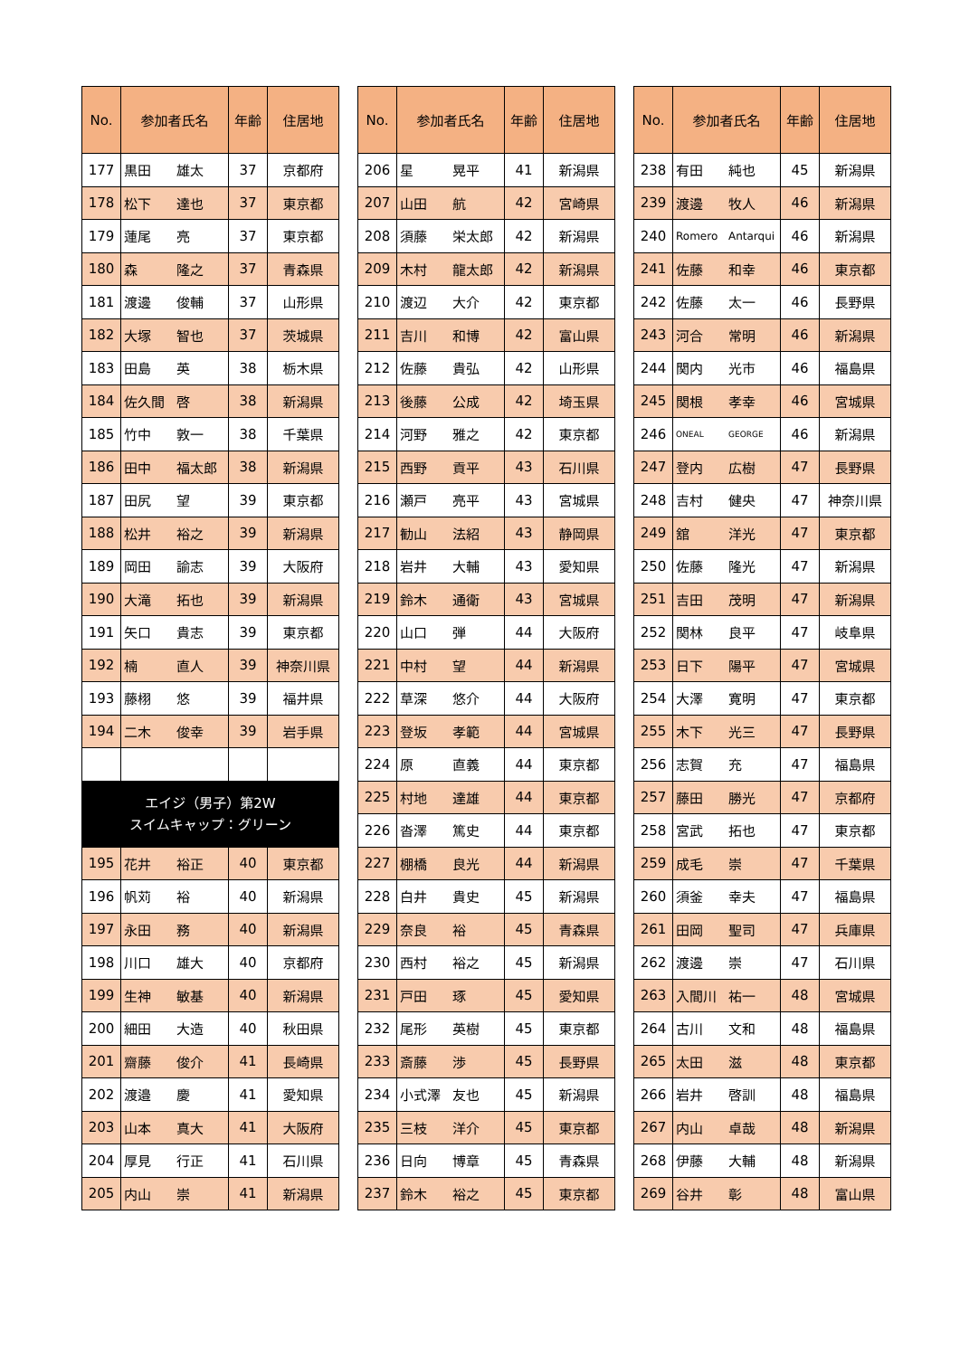| No. | 参加者氏名 | 年齢 | 住居地 |
| --- | --- | --- | --- |
| 177 | 黒田 雄太 | 37 | 京都府 |
| 178 | 松下 達也 | 37 | 東京都 |
| 179 | 蓮尾 亮 | 37 | 東京都 |
| 180 | 森 隆之 | 37 | 青森県 |
| 181 | 渡邊 俊輔 | 37 | 山形県 |
| 182 | 大塚 智也 | 37 | 茨城県 |
| 183 | 田島 英 | 38 | 栃木県 |
| 184 | 佐久間 啓 | 38 | 新潟県 |
| 185 | 竹中 敦一 | 38 | 千葉県 |
| 186 | 田中 福太郎 | 38 | 新潟県 |
| 187 | 田尻 望 | 39 | 東京都 |
| 188 | 松井 裕之 | 39 | 新潟県 |
| 189 | 岡田 諭志 | 39 | 大阪府 |
| 190 | 大滝 拓也 | 39 | 新潟県 |
| 191 | 矢口 貴志 | 39 | 東京都 |
| 192 | 楠 直人 | 39 | 神奈川県 |
| 193 | 藤栩 悠 | 39 | 福井県 |
| 194 | 二木 俊幸 | 39 | 岩手県 |
| エイジ（男子）第2W スイムキャップ：グリーン | | | |
| 195 | 花井 裕正 | 40 | 東京都 |
| 196 | 帆苅 裕 | 40 | 新潟県 |
| 197 | 永田 務 | 40 | 新潟県 |
| 198 | 川口 雄大 | 40 | 京都府 |
| 199 | 生神 敏基 | 40 | 新潟県 |
| 200 | 細田 大造 | 40 | 秋田県 |
| 201 | 齋藤 俊介 | 41 | 長崎県 |
| 202 | 渡邉 慶 | 41 | 愛知県 |
| 203 | 山本 真大 | 41 | 大阪府 |
| 204 | 厚見 行正 | 41 | 石川県 |
| 205 | 内山 崇 | 41 | 新潟県 |
| No. | 参加者氏名 | 年齢 | 住居地 |
| --- | --- | --- | --- |
| 206 | 星 晃平 | 41 | 新潟県 |
| 207 | 山田 航 | 42 | 宮崎県 |
| 208 | 須藤 栄太郎 | 42 | 新潟県 |
| 209 | 木村 龍太郎 | 42 | 新潟県 |
| 210 | 渡辺 大介 | 42 | 東京都 |
| 211 | 吉川 和博 | 42 | 富山県 |
| 212 | 佐藤 貴弘 | 42 | 山形県 |
| 213 | 後藤 公成 | 42 | 埼玉県 |
| 214 | 河野 雅之 | 42 | 東京都 |
| 215 | 西野 貢平 | 43 | 石川県 |
| 216 | 瀬戸 亮平 | 43 | 宮城県 |
| 217 | 勧山 法紹 | 43 | 静岡県 |
| 218 | 岩井 大輔 | 43 | 愛知県 |
| 219 | 鈴木 通衛 | 43 | 宮城県 |
| 220 | 山口 弾 | 44 | 大阪府 |
| 221 | 中村 望 | 44 | 新潟県 |
| 222 | 草深 悠介 | 44 | 大阪府 |
| 223 | 登坂 孝範 | 44 | 宮城県 |
| 224 | 原 直義 | 44 | 東京都 |
| 225 | 村地 達雄 | 44 | 東京都 |
| 226 | 沓澤 篤史 | 44 | 東京都 |
| 227 | 棚橋 良光 | 44 | 新潟県 |
| 228 | 白井 貴史 | 45 | 新潟県 |
| 229 | 奈良 裕 | 45 | 青森県 |
| 230 | 西村 裕之 | 45 | 新潟県 |
| 231 | 戸田 琢 | 45 | 愛知県 |
| 232 | 尾形 英樹 | 45 | 東京都 |
| 233 | 斎藤 渉 | 45 | 長野県 |
| 234 | 小式澤 友也 | 45 | 新潟県 |
| 235 | 三枝 洋介 | 45 | 東京都 |
| 236 | 日向 博章 | 45 | 青森県 |
| 237 | 鈴木 裕之 | 45 | 東京都 |
| No. | 参加者氏名 | 年齢 | 住居地 |
| --- | --- | --- | --- |
| 238 | 有田 純也 | 45 | 新潟県 |
| 239 | 渡邊 牧人 | 46 | 新潟県 |
| 240 | Romero Antarqui | 46 | 新潟県 |
| 241 | 佐藤 和幸 | 46 | 東京都 |
| 242 | 佐藤 太一 | 46 | 長野県 |
| 243 | 河合 常明 | 46 | 新潟県 |
| 244 | 関内 光市 | 46 | 福島県 |
| 245 | 関根 孝幸 | 46 | 宮城県 |
| 246 | ONEAL GEORGE | 46 | 新潟県 |
| 247 | 登内 広樹 | 47 | 長野県 |
| 248 | 吉村 健央 | 47 | 神奈川県 |
| 249 | 舘 洋光 | 47 | 東京都 |
| 250 | 佐藤 隆光 | 47 | 新潟県 |
| 251 | 吉田 茂明 | 47 | 新潟県 |
| 252 | 関林 良平 | 47 | 岐阜県 |
| 253 | 日下 陽平 | 47 | 宮城県 |
| 254 | 大澤 寛明 | 47 | 東京都 |
| 255 | 木下 光三 | 47 | 長野県 |
| 256 | 志賀 充 | 47 | 福島県 |
| 257 | 藤田 勝光 | 47 | 京都府 |
| 258 | 宮武 拓也 | 47 | 東京都 |
| 259 | 成毛 崇 | 47 | 千葉県 |
| 260 | 須釜 幸夫 | 47 | 福島県 |
| 261 | 田岡 聖司 | 47 | 兵庫県 |
| 262 | 渡邊 崇 | 47 | 石川県 |
| 263 | 入間川 祐一 | 48 | 宮城県 |
| 264 | 古川 文和 | 48 | 福島県 |
| 265 | 太田 滋 | 48 | 東京都 |
| 266 | 岩井 啓訓 | 48 | 福島県 |
| 267 | 内山 卓哉 | 48 | 新潟県 |
| 268 | 伊藤 大輔 | 48 | 新潟県 |
| 269 | 谷井 彰 | 48 | 富山県 |